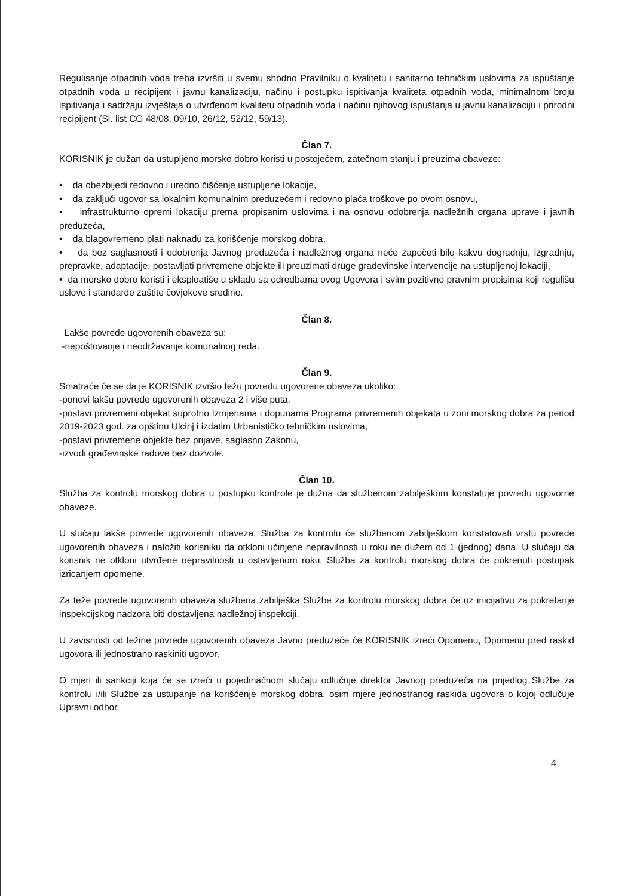Regulisanje otpadnih voda treba izvršiti u svemu shodno Pravilniku o kvalitetu i sanitarno tehničkim uslovima za ispuštanje otpadnih voda u recipijent i javnu kanalizaciju, načinu i postupku ispitivanja kvaliteta otpadnih voda, minimalnom broju ispitivanja i sadržaju izvještaja o utvrđenom kvalitetu otpadnih voda i načinu njihovog ispuštanja u javnu kanalizaciju i prirodni recipijent (Sl. list CG 48/08, 09/10, 26/12, 52/12, 59/13).
Član 7.
KORISNIK je dužan da ustupljeno morsko dobro koristi u postojećem, zatečnom stanju i preuzima obaveze:
• da obezbijedi redovno i uredno čišćenje ustupljene lokacije,
• da zaključi ugovor sa lokalnim komunalnim preduzećem i redovno plaća troškove po ovom osnovu,
• infrastrukturno opremi lokaciju prema propisanim uslovima i na osnovu odobrenja nadležnih organa uprave i javnih preduzeća,
• da blagovremeno plati naknadu za korišćenje morskog dobra,
• da bez saglasnosti i odobrenja Javnog preduzeća i nadležnog organa neće započeti bilo kakvu dogradnju, izgradnju, prepravke, adaptacije, postavljati privremene objekte ili preuzimati druge građevinske intervencije na ustupljenoj lokaciji,
• da morsko dobro koristi i eksploatiše u skladu sa odredbama ovog Ugovora i svim pozitivno pravnim propisima koji regulišu uslove i standarde zaštite čovjekove sredine.
Član 8.
Lakše povrede ugovorenih obaveza su:
-nepoštovanje i neodržavanje komunalnog reda.
Član 9.
Smatraće će se da je KORISNIK izvršio težu povredu ugovorene obaveza ukoliko:
-ponovi lakšu povrede ugovorenih obaveza 2 i više puta,
-postavi privremeni objekat suprotno Izmjenama i dopunama Programa privremenih objekata u zoni morskog dobra za period 2019-2023 god. za opštinu Ulcinj i izdatim Urbanističko tehničkim uslovima,
-postavi privremene objekte bez prijave, saglasno Zakonu,
-izvodi građevinske radove bez dozvole.
Član 10.
Služba za kontrolu morskog dobra u postupku kontrole je dužna da službenom zabilješkom konstatuje povredu ugovorne obaveze.
U slučaju lakše povrede ugovorenih obaveza, Služba za kontrolu će službenom zabilješkom konstatovati vrstu povrede ugovorenih obaveza i naložiti korisniku da otkloni učinjene nepravilnosti u roku ne dužem od 1 (jednog) dana. U slučaju da korisnik ne otkloni utvrđene nepravilnosti u ostavljenom roku, Služba za kontrolu morskog dobra će pokrenuti postupak izricanjem opomene.
Za teže povrede ugovorenih obaveza službena zabilješka Službe za kontrolu morskog dobra će uz inicijativu za pokretanje inspekcijskog nadzora biti dostavljena nadležnoj inspekciji.
U zavisnosti od težine povrede ugovorenih obaveza Javno preduzeće će KORISNIK izreći Opomenu, Opomenu pred raskid ugovora ili jednostrano raskiniti ugovor.
O mjeri ili sankciji koja će se izreći u pojedinačnom slučaju odlučuje direktor Javnog preduzeća na prijedlog Službe za kontrolu i/ili Službe za ustupanje na korišćenje morskog dobra, osim mjere jednostranog raskida ugovora o kojoj odlučuje Upravni odbor.
4